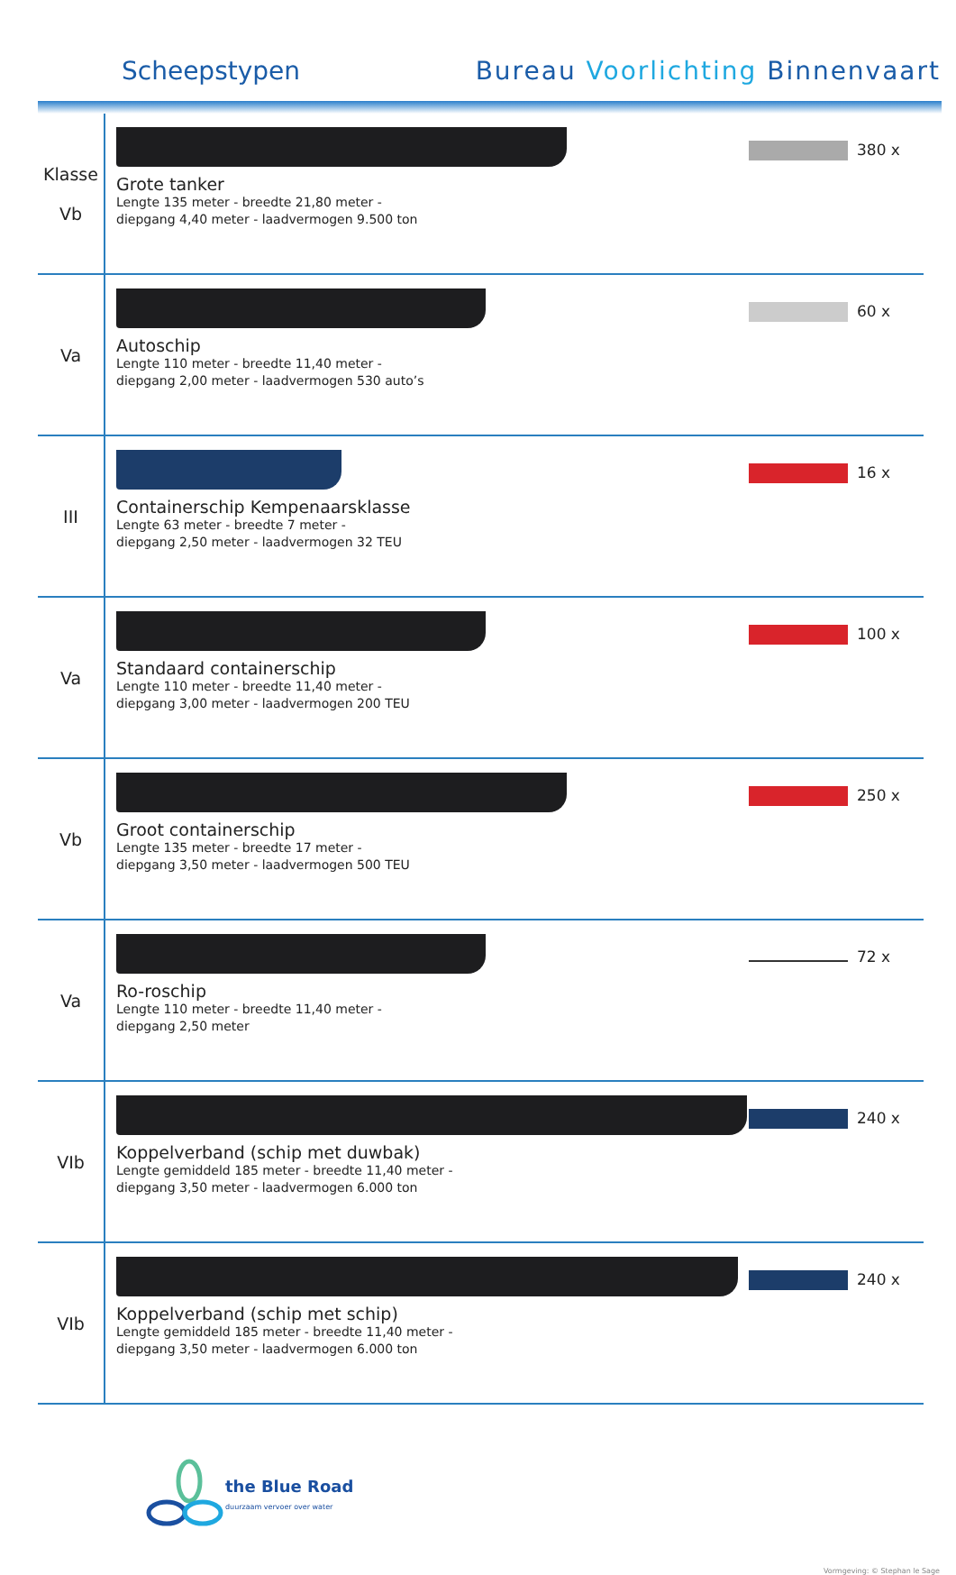Scheepstypen Bureau Voorlichting Binnenvaart
| Klasse Vb | Grote tanker Lengte 135 meter - breedte 21,80 meter - diepgang 4,40 meter - laadvermogen 9.500 ton | 380 x |
| Va | Autoschip Lengte 110 meter - breedte 11,40 meter - diepgang 2,00 meter - laadvermogen 530 auto’s | 60 x |
| III | Containerschip Kempenaarsklasse Lengte 63 meter - breedte 7 meter - diepgang 2,50 meter - laadvermogen 32 TEU | 16 x |
| Va | Standaard containerschip Lengte 110 meter - breedte 11,40 meter - diepgang 3,00 meter - laadvermogen 200 TEU | 100 x |
| Vb | Groot containerschip Lengte 135 meter - breedte 17 meter - diepgang 3,50 meter - laadvermogen 500 TEU | 250 x |
| Va | Ro-roschip Lengte 110 meter - breedte 11,40 meter - diepgang 2,50 meter | 72 x |
| VIb | Koppelverband (schip met duwbak) Lengte gemiddeld 185 meter - breedte 11,40 meter - diepgang 3,50 meter - laadvermogen 6.000 ton | 240 x |
| VIb | Koppelverband (schip met schip) Lengte gemiddeld 185 meter - breedte 11,40 meter - diepgang 3,50 meter - laadvermogen 6.000 ton | 240 x |
the Blue Road
duurzaam vervoer over water
Vormgeving: © Stephan le Sage